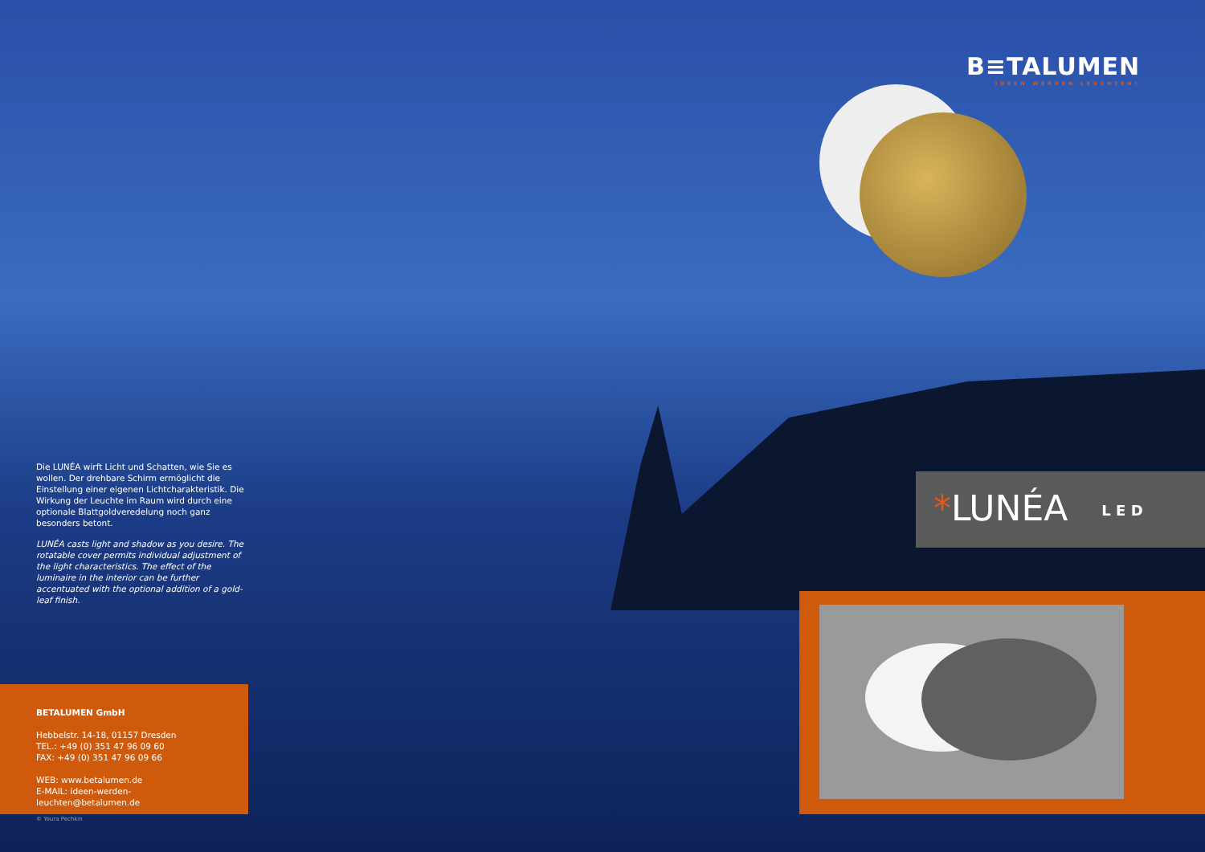B≡TALUMEN
IDEEN WERDEN LEUCHTEN!
Die LUNÉA wirft Licht und Schatten, wie Sie es wollen. Der drehbare Schirm ermöglicht die Einstellung einer eigenen Lichtcharakteristik. Die Wirkung der Leuchte im Raum wird durch eine optionale Blattgoldveredelung noch ganz besonders betont.
LUNÉA casts light and shadow as you desire. The rotatable cover permits individual adjustment of the light characteristics. The effect of the luminaire in the interior can be further accentuated with the optional addition of a gold-leaf finish.
*LUNÉA L E D
BETALUMEN GmbH
Hebbelstr. 14-18, 01157 Dresden
TEL.: +49 (0) 351 47 96 09 60
FAX: +49 (0) 351 47 96 09 66
WEB: www.betalumen.de
E-MAIL: ideen-werden-leuchten@betalumen.de
© Youra Pechkin